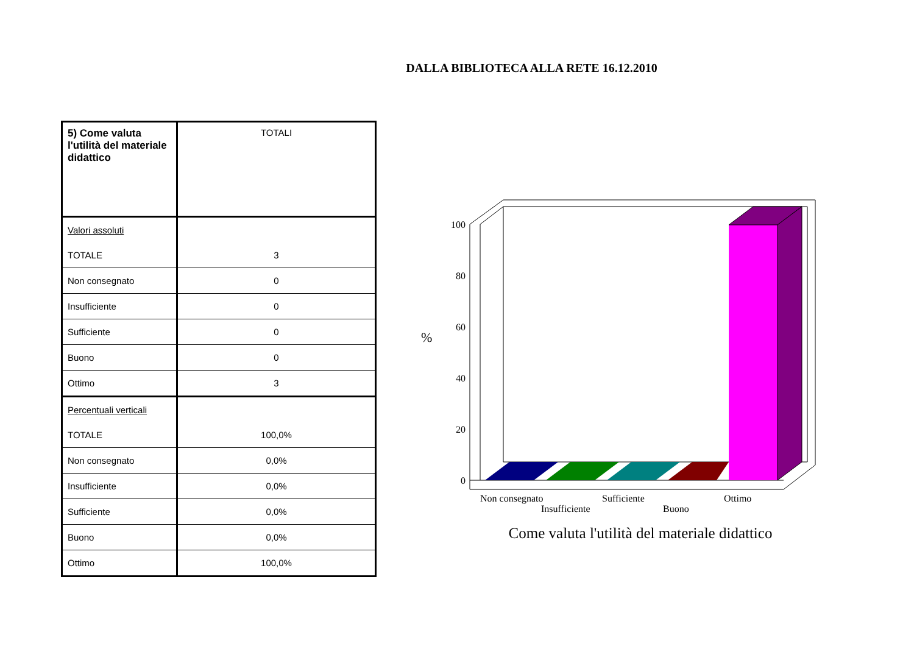DALLA BIBLIOTECA ALLA RETE 16.12.2010
| 5) Come valuta l'utilità del materiale didattico | TOTALI |
| Valori assoluti | |
| TOTALE | 3 |
| Non consegnato | 0 |
| Insufficiente | 0 |
| Sufficiente | 0 |
| Buono | 0 |
| Ottimo | 3 |
| Percentuali verticali | |
| TOTALE | 100,0% |
| Non consegnato | 0,0% |
| Insufficiente | 0,0% |
| Sufficiente | 0,0% |
| Buono | 0,0% |
| Ottimo | 100,0% |
100
80
60
40
20
0
%
Non consegnato
Insufficiente
Sufficiente
Buono
Ottimo
Come valuta l'utilità del materiale didattico